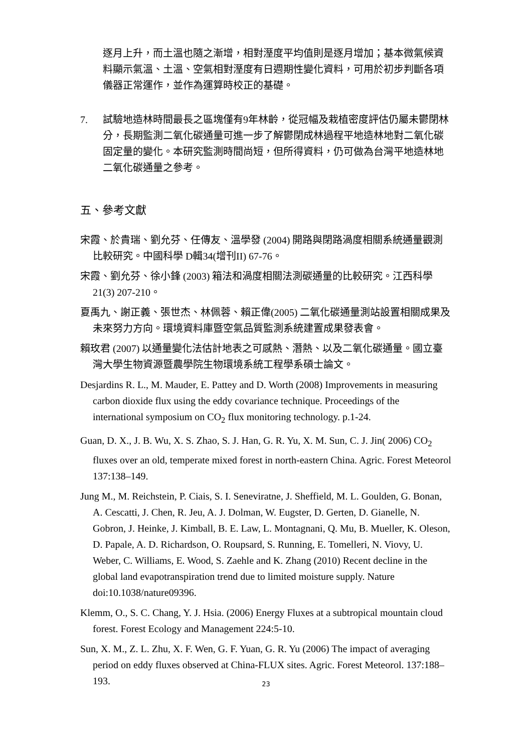逐月上升，而土溫也隨之漸增，相對溼度平均值則是逐月增加；基本微氣候資料顯示氣溫、土溫、空氣相對溼度有日週期性變化資料，可用於初步判斷各項儀器正常運作，並作為運算時校正的基礎。
7. 試驗地造林時間最長之區塊僅有9年林齡，從冠幅及栽植密度評估仍屬未鬱閉林分，長期監測二氧化碳通量可進一步了解鬱閉成林過程平地造林地對二氧化碳固定量的變化。本研究監測時間尚短，但所得資料，仍可做為台灣平地造林地二氧化碳通量之參考。
五、參考文獻
宋霞、於貴瑞、劉允芬、任傳友、溫學發 (2004) 開路與閉路渦度相關系統通量觀測比較研究。中國科學 D輯34(增刊II) 67-76。
宋霞、劉允芬、徐小鋒 (2003) 箱法和渦度相關法測碳通量的比較研究。江西科學 21(3) 207-210。
夏禹九、謝正義、張世杰、林佩蓉、賴正偉(2005) 二氧化碳通量測站設置相關成果及未來努力方向。環境資料庫暨空氣品質監測系統建置成果發表會。
賴玫君 (2007) 以通量變化法估計地表之可感熱、潛熱、以及二氧化碳通量。國立臺灣大學生物資源暨農學院生物環境系統工程學系碩士論文。
Desjardins R. L., M. Mauder, E. Pattey and D. Worth (2008) Improvements in measuring carbon dioxide flux using the eddy covariance technique. Proceedings of the international symposium on CO<sub>2</sub> flux monitoring technology. p.1-24.
Guan, D. X., J. B. Wu, X. S. Zhao, S. J. Han, G. R. Yu, X. M. Sun, C. J. Jin( 2006) CO<sub>2</sub> fluxes over an old, temperate mixed forest in north-eastern China. Agric. Forest Meteorol 137:138–149.
Jung M., M. Reichstein, P. Ciais, S. I. Seneviratne, J. Sheffield, M. L. Goulden, G. Bonan, A. Cescatti, J. Chen, R. Jeu, A. J. Dolman, W. Eugster, D. Gerten, D. Gianelle, N. Gobron, J. Heinke, J. Kimball, B. E. Law, L. Montagnani, Q. Mu, B. Mueller, K. Oleson, D. Papale, A. D. Richardson, O. Roupsard, S. Running, E. Tomelleri, N. Viovy, U. Weber, C. Williams, E. Wood, S. Zaehle and K. Zhang (2010) Recent decline in the global land evapotranspiration trend due to limited moisture supply. Nature doi:10.1038/nature09396.
Klemm, O., S. C. Chang, Y. J. Hsia. (2006) Energy Fluxes at a subtropical mountain cloud forest. Forest Ecology and Management 224:5-10.
Sun, X. M., Z. L. Zhu, X. F. Wen, G. F. Yuan, G. R. Yu (2006) The impact of averaging period on eddy fluxes observed at China-FLUX sites. Agric. Forest Meteorol. 137:188–193.
23